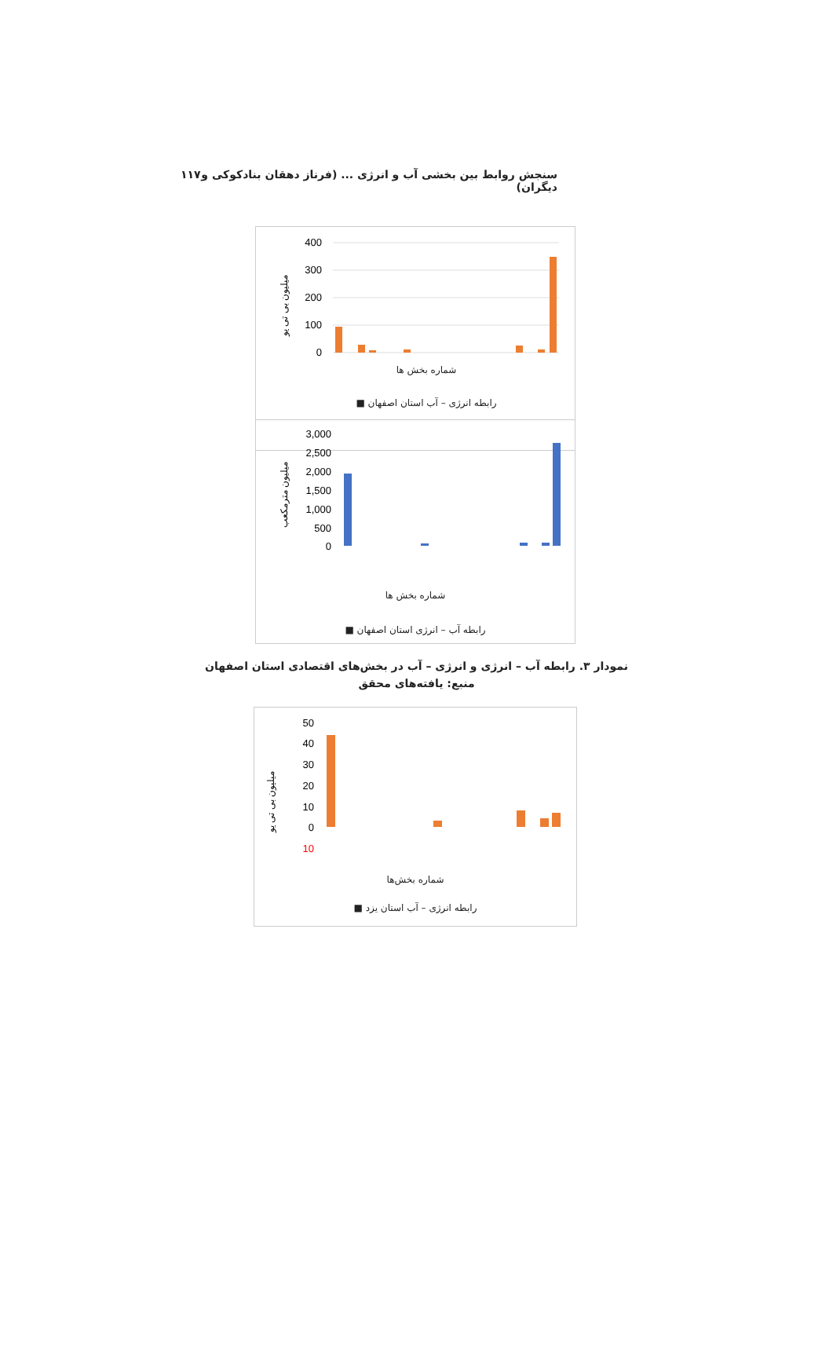سنجش روابط بین بخشی آب و انرژی ... (فرناز دهقان بنادکوکی و دیگران) ۱۱۷
400
300
200
100
0
میلیون بی تی یو
شماره بخش ها
رابطه انرژی – آب استان اصفهان ■
3,000
2,500
2,000
1,500
1,000
500
0
میلیون مترمکعب
شماره بخش ها
رابطه آب – انرژی استان اصفهان ■
نمودار ۳. رابطه آب – انرژی و انرژی – آب در بخش‌های اقتصادی استان اصفهان
منبع: یافته‌های محقق
50
40
30
20
10
0
10
میلیون بی تی یو
شماره بخش‌ها
رابطه انرژی – آب استان یزد ■